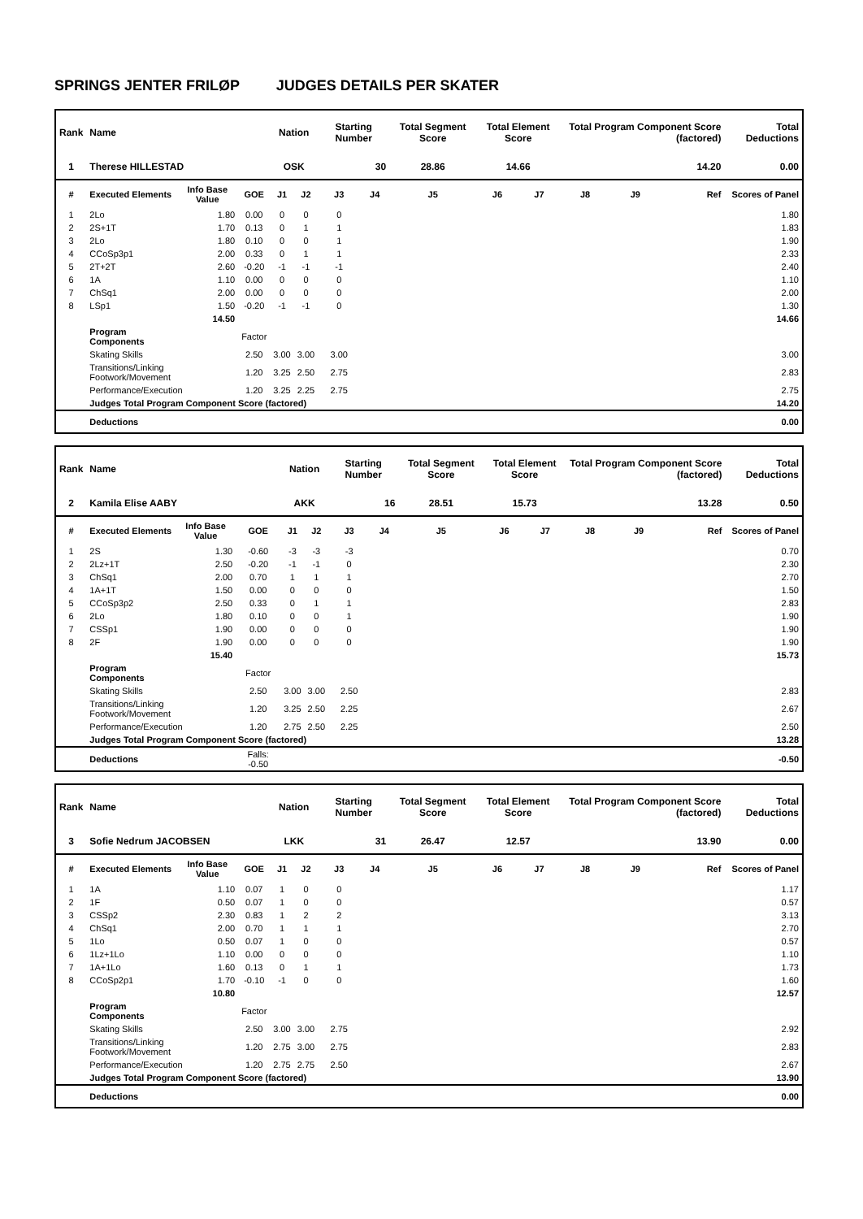SPRINGS JENTER FRILØP JUDGES DETAILS PER SKATER
| Rank | Name | | | Nation | | Starting Number | | Total Segment Score | Total Element Score | | Total Program Component Score (factored) | | | Total Deductions |
| --- | --- | --- | --- | --- | --- | --- | --- | --- | --- | --- | --- | --- | --- | --- |
| 1 | Therese HILLESTAD | | | OSK | | 30 | | 28.86 | 14.66 | | 14.20 | | | 0.00 |
| # | Executed Elements | Info Base Value | GOE | J1 | J2 | J3 | J4 | J5 | J6 | J7 | J8 | J9 | Ref | Scores of Panel |
| 1 | 2Lo | 1.80 | 0.00 | 0 | 0 | 0 | | | | | | | | 1.80 |
| 2 | 2S+1T | 1.70 | 0.13 | 0 | 1 | 1 | | | | | | | | 1.83 |
| 3 | 2Lo | 1.80 | 0.10 | 0 | 0 | 1 | | | | | | | | 1.90 |
| 4 | CCoSp3p1 | 2.00 | 0.33 | 0 | 1 | 1 | | | | | | | | 2.33 |
| 5 | 2T+2T | 2.60 | -0.20 | -1 | -1 | -1 | | | | | | | | 2.40 |
| 6 | 1A | 1.10 | 0.00 | 0 | 0 | 0 | | | | | | | | 1.10 |
| 7 | ChSq1 | 2.00 | 0.00 | 0 | 0 | 0 | | | | | | | | 2.00 |
| 8 | LSp1 | 1.50 | -0.20 | -1 | -1 | 0 | | | | | | | | 1.30 |
| | | 14.50 | | | | | | | | | | | | 14.66 |
| | Program Components | | Factor | | | | | | | | | | | |
| | Skating Skills | | 2.50 | 3.00 | 3.00 | 3.00 | | | | | | | | 3.00 |
| | Transitions/Linking Footwork/Movement | | 1.20 | 3.25 | 2.50 | 2.75 | | | | | | | | 2.83 |
| | Performance/Execution | | 1.20 | 3.25 | 2.25 | 2.75 | | | | | | | | 2.75 |
| | Judges Total Program Component Score (factored) | | | | | | | | | | | | | 14.20 |
| | Deductions | | | | | | | | | | | | | 0.00 |
| Rank | Name | | | Nation | | Starting Number | | Total Segment Score | Total Element Score | | Total Program Component Score (factored) | | | Total Deductions |
| --- | --- | --- | --- | --- | --- | --- | --- | --- | --- | --- | --- | --- | --- | --- |
| 2 | Kamila Elise AABY | | | AKK | | 16 | | 28.51 | 15.73 | | 13.28 | | | 0.50 |
| # | Executed Elements | Info Base Value | GOE | J1 | J2 | J3 | J4 | J5 | J6 | J7 | J8 | J9 | Ref | Scores of Panel |
| 1 | 2S | 1.30 | -0.60 | -3 | -3 | -3 | | | | | | | | 0.70 |
| 2 | 2Lz+1T | 2.50 | -0.20 | -1 | -1 | 0 | | | | | | | | 2.30 |
| 3 | ChSq1 | 2.00 | 0.70 | 1 | 1 | 1 | | | | | | | | 2.70 |
| 4 | 1A+1T | 1.50 | 0.00 | 0 | 0 | 0 | | | | | | | | 1.50 |
| 5 | CCoSp3p2 | 2.50 | 0.33 | 0 | 1 | 1 | | | | | | | | 2.83 |
| 6 | 2Lo | 1.80 | 0.10 | 0 | 0 | 1 | | | | | | | | 1.90 |
| 7 | CSSp1 | 1.90 | 0.00 | 0 | 0 | 0 | | | | | | | | 1.90 |
| 8 | 2F | 1.90 | 0.00 | 0 | 0 | 0 | | | | | | | | 1.90 |
| | | 15.40 | | | | | | | | | | | | 15.73 |
| | Program Components | | Factor | | | | | | | | | | | |
| | Skating Skills | | 2.50 | 3.00 | 3.00 | 2.50 | | | | | | | | 2.83 |
| | Transitions/Linking Footwork/Movement | | 1.20 | 3.25 | 2.50 | 2.25 | | | | | | | | 2.67 |
| | Performance/Execution | | 1.20 | 2.75 | 2.50 | 2.25 | | | | | | | | 2.50 |
| | Judges Total Program Component Score (factored) | | | | | | | | | | | | | 13.28 |
| | Deductions | | Falls: -0.50 | | | | | | | | | | | -0.50 |
| Rank | Name | | | Nation | | Starting Number | | Total Segment Score | Total Element Score | | Total Program Component Score (factored) | | | Total Deductions |
| --- | --- | --- | --- | --- | --- | --- | --- | --- | --- | --- | --- | --- | --- | --- |
| 3 | Sofie Nedrum JACOBSEN | | | LKK | | 31 | | 26.47 | 12.57 | | 13.90 | | | 0.00 |
| # | Executed Elements | Info Base Value | GOE | J1 | J2 | J3 | J4 | J5 | J6 | J7 | J8 | J9 | Ref | Scores of Panel |
| 1 | 1A | 1.10 | 0.07 | 1 | 0 | 0 | | | | | | | | 1.17 |
| 2 | 1F | 0.50 | 0.07 | 1 | 0 | 0 | | | | | | | | 0.57 |
| 3 | CSSp2 | 2.30 | 0.83 | 1 | 2 | 2 | | | | | | | | 3.13 |
| 4 | ChSq1 | 2.00 | 0.70 | 1 | 1 | 1 | | | | | | | | 2.70 |
| 5 | 1Lo | 0.50 | 0.07 | 1 | 0 | 0 | | | | | | | | 0.57 |
| 6 | 1Lz+1Lo | 1.10 | 0.00 | 0 | 0 | 0 | | | | | | | | 1.10 |
| 7 | 1A+1Lo | 1.60 | 0.13 | 0 | 1 | 1 | | | | | | | | 1.73 |
| 8 | CCoSp2p1 | 1.70 | -0.10 | -1 | 0 | 0 | | | | | | | | 1.60 |
| | | 10.80 | | | | | | | | | | | | 12.57 |
| | Program Components | | Factor | | | | | | | | | | | |
| | Skating Skills | | 2.50 | 3.00 | 3.00 | 2.75 | | | | | | | | 2.92 |
| | Transitions/Linking Footwork/Movement | | 1.20 | 2.75 | 3.00 | 2.75 | | | | | | | | 2.83 |
| | Performance/Execution | | 1.20 | 2.75 | 2.75 | 2.50 | | | | | | | | 2.67 |
| | Judges Total Program Component Score (factored) | | | | | | | | | | | | | 13.90 |
| | Deductions | | | | | | | | | | | | | 0.00 |